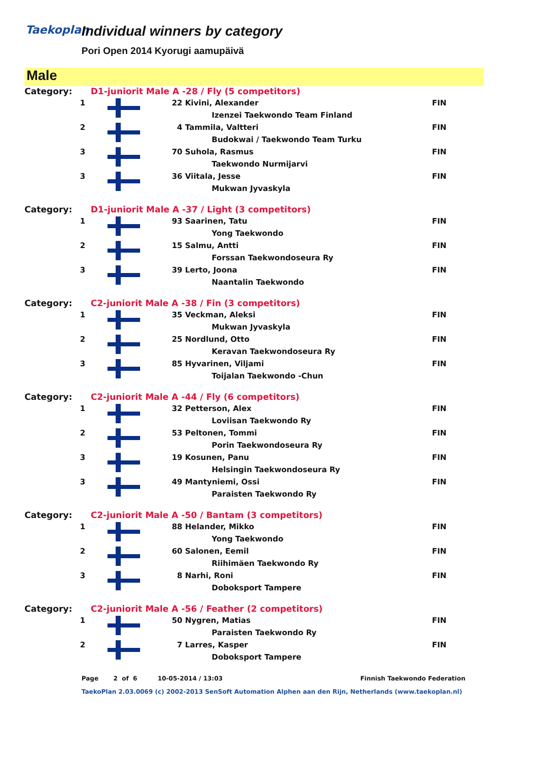Taekoplan
Individual winners by category
Pori Open 2014 Kyorugi aamupäivä
Male
| Category: | D1-juniorit Male A -28 / Fly (5 competitors) | | | |
| 1 | | 22 | Kivini, Alexander | FIN |
| | | | Izenzei Taekwondo Team Finland | |
| 2 | | 4 | Tammila, Valtteri | FIN |
| | | | Budokwai / Taekwondo Team Turku | |
| 3 | | 70 | Suhola, Rasmus | FIN |
| | | | Taekwondo Nurmijarvi | |
| 3 | | 36 | Viitala, Jesse | FIN |
| | | | Mukwan Jyvaskyla | |
| Category: | D1-juniorit Male A -37 / Light (3 competitors) | | | |
| 1 | | 93 | Saarinen, Tatu | FIN |
| | | | Yong Taekwondo | |
| 2 | | 15 | Salmu, Antti | FIN |
| | | | Forssan Taekwondoseura Ry | |
| 3 | | 39 | Lerto, Joona | FIN |
| | | | Naantalin Taekwondo | |
| Category: | C2-juniorit Male A -38 / Fin (3 competitors) | | | |
| 1 | | 35 | Veckman, Aleksi | FIN |
| | | | Mukwan Jyvaskyla | |
| 2 | | 25 | Nordlund, Otto | FIN |
| | | | Keravan Taekwondoseura Ry | |
| 3 | | 85 | Hyvarinen, Viljami | FIN |
| | | | Toijalan Taekwondo -Chun | |
| Category: | C2-juniorit Male A -44 / Fly (6 competitors) | | | |
| 1 | | 32 | Petterson, Alex | FIN |
| | | | Loviisan Taekwondo Ry | |
| 2 | | 53 | Peltonen, Tommi | FIN |
| | | | Porin Taekwondoseura Ry | |
| 3 | | 19 | Kosunen, Panu | FIN |
| | | | Helsingin Taekwondoseura Ry | |
| 3 | | 49 | Mantyniemi, Ossi | FIN |
| | | | Paraisten Taekwondo Ry | |
| Category: | C2-juniorit Male A -50 / Bantam (3 competitors) | | | |
| 1 | | 88 | Helander, Mikko | FIN |
| | | | Yong Taekwondo | |
| 2 | | 60 | Salonen, Eemil | FIN |
| | | | Riihimäen Taekwondo Ry | |
| 3 | | 8 | Narhi, Roni | FIN |
| | | | Doboksport Tampere | |
| Category: | C2-juniorit Male A -56 / Feather (2 competitors) | | | |
| 1 | | 50 | Nygren, Matias | FIN |
| | | | Paraisten Taekwondo Ry | |
| 2 | | 7 | Larres, Kasper | FIN |
| | | | Doboksport Tampere | |
Page 2 of 6 10-05-2014 / 13:03 Finnish Taekwondo Federation
TaekoPlan 2.03.0069 (c) 2002-2013 SenSoft Automation Alphen aan den Rijn, Netherlands (www.taekoplan.nl)